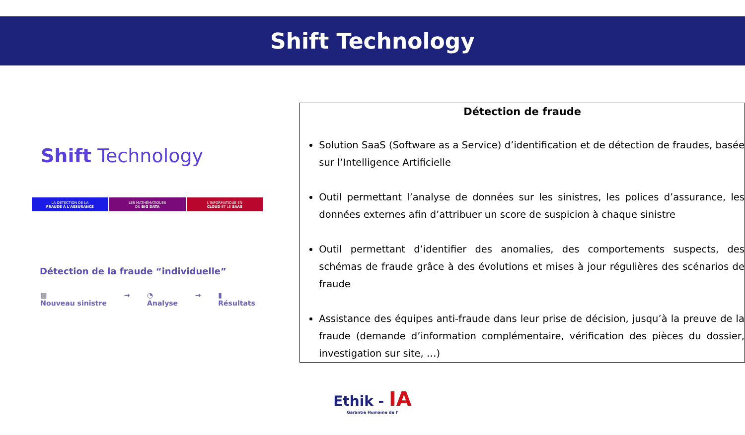Shift Technology
Shift Technology
LA DÉTECTION DE LA
FRAUDE À L'ASSURANCE
LES MATHÉMATIQUES
DU BIG DATA
L'INFORMATIQUE EN
CLOUD ET LE SAAS
Détection de la fraude “individuelle”
▤
Nouveau sinistre
→ ◔
Analyse
→ ▮
Résultats
Détection de fraude
Solution SaaS (Software as a Service) d’identification et de détection de fraudes, basée sur l’Intelligence Artificielle
Outil permettant l’analyse de données sur les sinistres, les polices d’assurance, les données externes afin d’attribuer un score de suspicion à chaque sinistre
Outil permettant d’identifier des anomalies, des comportements suspects, des schémas de fraude grâce à des évolutions et mises à jour régulières des scénarios de fraude
Assistance des équipes anti-fraude dans leur prise de décision, jusqu’à la preuve de la fraude (demande d’information complémentaire, vérification des pièces du dossier, investigation sur site, …)
Ethik - IA
Garantie Humaine de l'